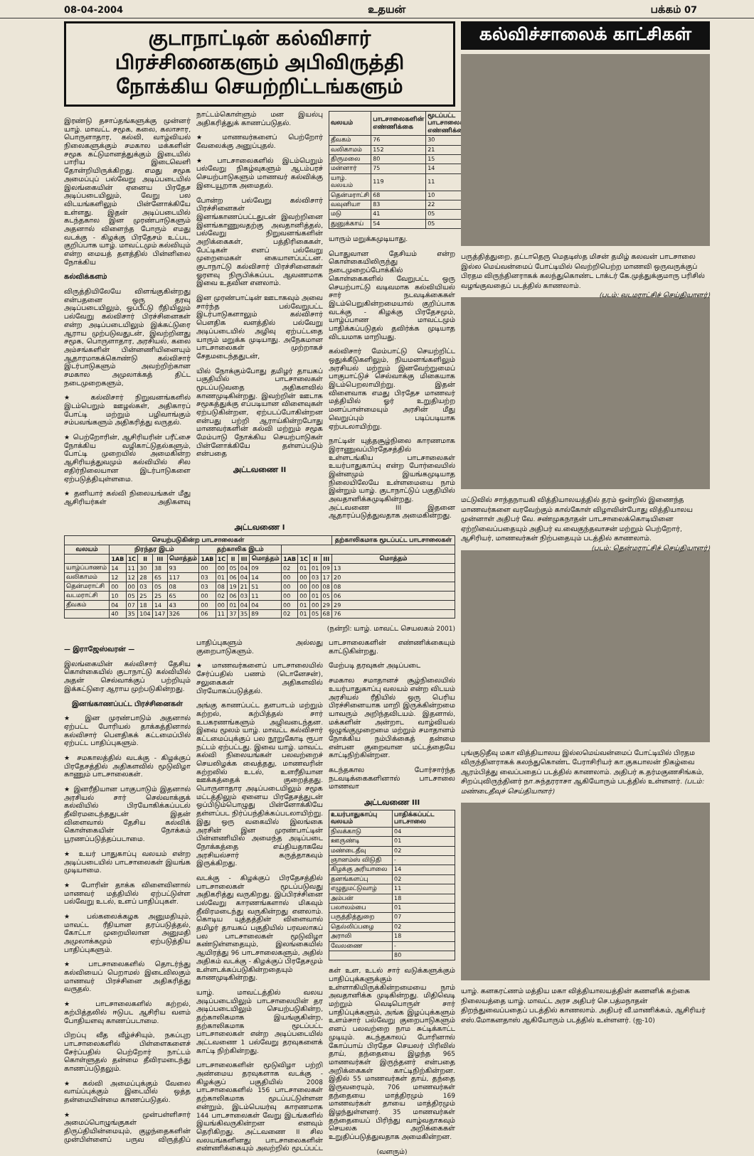08-04-2004 உதயன் பக்கம் 07
குடாநாட்டின் கல்விசார் பிரச்சினைகளும் அபிவிருத்தி நோக்கிய செயற்றிட்டங்களும்
இரண்டு தசாப்தங்களுக்கு முன்னர் யாழ். மாவட்ட சமூக, கலை, கலாசார, பொருளாதார, கல்வி, வாழ்வியல் நிலைகளுக்கும் சமகால மக்களின் சமூக கட்டுமானத்துக்கும் இடையில் பாரிய இடைவெளி தோன்றியிருக்கிறது. எமது சமூக அமைப்புப் பல்வேறு அடிப்படையில் இலங்கையின் ஏனைய பிரதேச அடிப்படையிலும், வேறு பல விடயங்களிலும் பின்னோக்கியே உள்ளது. இதன் அடிப்படையில் கடந்தகால இன முரண்பாடுகளும் அதனால் விளைந்த போரும் எமது வடக்கு - கிழக்கு பிரதேசம் உட்பட, குறிப்பாக யாழ். மாவட்டமும் கல்வியும் என்ற மையத் தளத்தில் பின்னிலை நோக்கிய
கல்விக்களம்
விருத்தியிலேயே விளங்குகின்றது என்பதனை ஒரு தரவு அடிப்படையிலும், ஒப்பீட்டு ரீதியிலும் பல்வேறு கல்விசார் பிரச்சினைகள் என்ற அடிப்படையிலும் இக்கட்டுரை ஆராய முற்படுவதுடன், இவற்றினது சமூக, பொருளாதார, அரசியல், கலை அம்சங்களின் பின்னணியினையும் ஆதாரமாகக்கொண்டு கல்விசார் இடர்பாடுகளும் அவற்றிற்கான சமகால அமுலாக்கத் திட்ட நடைமுறைகளும்,
★ கல்விசார் நிறுவனங்களில் இடம்பெறும் ஊழல்கள், அதிகாரப் போட்டி மற்றும் பழிவாங்கும் சம்பவங்களும் அதிகரித்து வருதல்.
★ பெற்றோரின், ஆசிரியரின் பரீட்சை நோக்கிய வழிகாட்டுதல்களும், போட்டி முறையில் அமைகின்ற ஆசிரியத்துவமும் கல்வியில் சில எதிர்நிலையான இடர்பாடுகளை ஏற்படுத்தியுள்ளமை.
★ தனியார் கல்வி நிலையங்கள் மீது ஆசிரியர்கள் அதிகளவு நாட்டம்கொள்ளும் மன இயல்பு அதிகரித்துக் காணப்படுதல்.
★ மாணவர்களைப் பெற்றோர் வேலைக்கு அனுப்புதல்.
★ பாடசாலைகளில் இடம்பெறும் பல்வேறு நிகழ்வுகளும் ஆடம்பரச் செயற்பாடுகளும் மாணவர் கல்விக்கு இடையூறாக அமைதல்.
போன்ற பல்வேறு கல்விசார் பிரச்சினைகள் இனங்காணப்பட்டதுடன் இவற்றினை இனங்காணுவதற்கு அவதானித்தல், பல்வேறு நிறுவனங்களின் அறிக்கைகள், பத்திரிகைகள், பேட்டிகள் எனப் பல்வேறு முறைமைகள் கையாளப்பட்டன. குடாநாட்டு கல்விசார் பிரச்சினைகள் ஓரளவு நிருபிக்கப்பட ஆவணமாக இவை உதவின எனலாம்.
இன முரண்பாட்டின் ஊடாகவும் அவை சார்ந்த பல்வேறுபட்ட இடர்பாடுகளாலும் கல்விசார் பௌதிக வளத்தில் பல்வேறு அடிப்படையில் அழிவு ஏற்பட்டதை யாரும் மறுக்க முடியாது. அநேகமான பாடசாலைகள் முற்றாகச் சேதமடைந்ததுடன்,
யில் நோக்கும்போது தமிழர் தாயகப் பகுதியில் பாடசாலைகள் மூடப்படுவதை அதிகளவில் காணமுடிகின்றது. இவற்றின் ஊடாக சமூகத்துக்கு எப்படியான விளைவுகள் ஏற்படுகின்றன, ஏற்படப்போகின்றன என்பது பற்றி ஆராய்கின்றபோது மாணவர்களின் கல்வி மற்றும் சமூக மேம்பாடு நோக்கிய செயற்பாடுகள் பின்னோக்கியே தள்ளப்படும் என்பதை
அட்டவணை II
| வலயம் | பாடசாலைகளின் எண்ணிக்கை | மூடப்பட்ட பாடசாலைகளின் எண்ணிக்கை |
| --- | --- | --- |
| தீவகம் | 76 | 30 |
| வலிகாமம் | 152 | 21 |
| திருமலை | 80 | 15 |
| மன்னார் | 75 | 14 |
| யாழ். வலயம் | 119 | 11 |
| தென்மராட்சி | 68 | 10 |
| வவுனியா | 83 | 22 |
| மடு | 41 | 05 |
| துனுக்காய் | 54 | 05 |
யாரும் மறுக்கமுடியாது.
பொதுவான தேசியம் என்ற கொள்கையிலிருந்து நடைமுறைப்போக்கில் கொள்கைகளில் வேறுபட்ட ஒரு செயற்பாட்டு வடிவமாக கல்வியியல் சார் நடவடிக்கைகள் இடம்பெறுகின்றமையால் குறிப்பாக வடக்கு - கிழக்கு பிரதேசமும், யாழ்ப்பாண மாவட்டமும் பாதிக்கப்படுதல் தவிர்க்க முடியாத விடயமாக மாறியது.
கல்விசார் மேம்பாட்டு செயற்றிட்ட ஒதுக்கீடுகளிலும், நியமனங்களிலும் அரசியல் மற்றும் இனவேற்றுமைப் பாகுபாட்டுச் செல்வாக்கு மிகையாக இடம்பெறலாயிற்று. இதன் விளைவாக எமது பிரதேச மாணவர் மத்தியில் ஓர் உறுதியற்ற மனப்பான்மையும் அரசின் மீது வெறுப்பும் படிப்படியாக ஏற்படலாயிற்று.
நாட்டின் யுத்தசூழ்நிலை காரணமாக இராணுவப்பிரதேசத்தில் உள்ளடங்கிய பாடசாலைகள் உயர்பாதுகாப்பு என்ற போர்வையில் இன்னமும் இயங்கமுடியாத நிலையிலேயே உள்ளமையை நாம் இன்றும் யாழ். குடாநாட்டுப் பகுதியில் அவதானிக்கமுடிகின்றது. அட்டவணை III இதனை ஆதாரப்படுத்துவதாக அமைகின்றது.
அட்டவணை I
| செயற்படுகின்ற பாடசாலைகள் | | | | | | | | | | | | | | | தற்காலிகமாக மூடப்பட்ட பாடசாலைகள் |
| --- | --- | --- | --- | --- | --- | --- | --- | --- | --- | --- | --- | --- | --- | --- | --- |
| வலயம் | நிரந்தர இடம் | | | | | தற்காலிக இடம் | | | | | | | | | |
| | 1AB | 1C | II | III | மொத்தம் | 1AB | 1C | II | III | மொத்தம் | 1AB | 1C | II | III | மொத்தம் |
| யாழ்ப்பாணம் | 14 | 11 | 30 | 38 | 93 | 00 | 00 | 05 | 04 | 09 | 02 | 01 | 01 | 09 | 13 |
| வலிகாமம் | 12 | 12 | 28 | 65 | 117 | 03 | 01 | 06 | 04 | 14 | 00 | 00 | 03 | 17 | 20 |
| தென்மராட்சி | 00 | 00 | 03 | 05 | 08 | 03 | 08 | 19 | 21 | 51 | 00 | 00 | 00 | 08 | 08 |
| வடமராட்சி | 10 | 05 | 25 | 25 | 65 | 00 | 02 | 06 | 03 | 11 | 00 | 00 | 01 | 05 | 06 |
| தீவகம் | 04 | 07 | 18 | 14 | 43 | 00 | 00 | 01 | 04 | 04 | 00 | 01 | 00 | 29 | 29 |
| | 40 | 35 | 104 | 147 | 326 | 06 | 11 | 37 | 35 | 89 | 02 | 01 | 05 | 68 | 76 |
(நன்றி: யாழ். மாவட்ட செயலகம் 2001)
— இராஜேஸ்வரன் —
இலங்கையின் கல்விசார் தேசிய கொள்கையில் குடாநாட்டு கல்வியில் அதன் செல்வாக்குப் பற்றியும் இக்கட்டுரை ஆராய முற்படுகின்றது.
இனங்காணப்பட்ட பிரச்சினைகள்
★ இன முரண்பாடும் அதனால் ஏற்பட்ட போரியல் தாக்கத்தினால் கல்விசார் பௌதிகக் கட்டமைப்பில் ஏற்பட்ட பாதிப்புகளும்.
★ சமகாலத்தில் வடக்கு - கிழக்குப் பிரதேசத்தில் அதிகளவில் மூடுவிழா காணும் பாடசாலைகள்.
★ இனரீதியான பாகுபாடும் இதனால் அரசியல் சார் செல்வாக்குக் கல்வியில் பிரயோகிக்கப்படல் தீவிரமடைந்ததுடன் இதன் விளைவால் தேசிய கல்விக் கொள்கையின் நோக்கம் பூரணப்படுத்தப்படாமை.
★ உயர் பாதுகாப்பு வலயம் என்ற அடிப்படையில் பாடசாலைகள் இயங்க முடியாமை.
★ போரின் தாக்க விளைவினால் மாணவர் மத்தியில் ஏற்பட்டுள்ள பல்வேறு உடல், உளப் பாதிப்புகள்.
★ பல்கலைக்கழக அனுமதியும், மாவட்ட ரீதியான தரப்படுத்தல், கோட்டா முறையிலான அனுமதி அமுலாக்கமும் ஏற்படுத்திய பாதிப்புகளும்.
★ பாடசாலைகளில் தொடர்ந்து கல்வியைப் பெறாமல் இடைவிலகும் மாணவர் பிரச்சினை அதிகரித்து வருதல்.
★ பாடசாலைகளில் கற்றல், கற்பித்தலில் ஈடுபட ஆசிரிய வளம் போதியளவு காணப்படாமை.
பிறப்பு வீத வீழ்ச்சியும், நகப்புற பாடசாலைகளில் பிள்ளைகளைச் சேர்ப்பதில் பெற்றோர் நாட்டம் கொள்ளுதல் தன்மை தீவிரமடைந்து காணப்படுதலும்.
★ கல்வி அமைப்புக்கும் வேலை வாய்ப்புக்கும் இடையில் ஒத்த தன்மையின்மை காணப்படுதல்.
★ முன்பள்ளிசார் அமைப்பொழுங்குகள் திருப்தியின்மையும், குழந்தைகளின் முன்பிள்ளைப் பருவ விருத்திப் பாதிப்புகளும் அல்லது குறைபாடுகளும்.
★ மாணவர்களைப் பாடசாலையில் சேர்ப்பதில் பணம் (டொனேசன்), சலுகைகள் அதிகளவில் பிரயோகப்படுத்தல்.
அங்கு காணப்பட்ட தளபாடம் மற்றும் கற்றல், கற்பித்தல் சார் உபகரணங்களும் அழிவடைந்தன. இவை மூலம் யாழ். மாவட்ட கல்விசார் கட்டமைப்புக்குப் பல நூறுகோடி ரூபா நட்டம் ஏற்பட்டது. இவை யாழ். மாவட்ட கல்வி நிலையங்கள் பலவற்றைச் செயலிழக்க வைத்தது, மாணவரின் கற்றலில் உடல், உளரீதியான ஊக்கத்தைக் குறைத்தது. பொருளாதார அடிப்படையிலும் சமூக மட்டத்திலும் ஏனைய பிரதேசத்துடன் ஒப்பிடும்பொழுது பின்னோக்கியே தள்ளப்பட நிர்ப்பந்திக்கப்படலாயிற்று. இது ஒரு வகையில் இலங்கை அரசின் இன முரண்பாட்டின் பின்னணியில் அமைந்த அடிப்படை நோக்கத்தை எய்தியதாகவே அரசியல்சார் கருத்தாகவும் இருக்கிறது.
வடக்கு - கிழக்குப் பிரதேசத்தில் பாடசாலைகள் மூடப்படுவது அதிகரித்து வருகிறது. இப்பிரச்சினை பல்வேறு காரணங்களால் மிகவும் தீவிரமடைந்து வருகின்றது எனலாம். கொடிய யுத்தத்தின் விளைவால் தமிழர் தாயகப் பகுதியில் பரவலாகப் பல பாடசாலைகள் மூடுவிழா கண்டுள்ளதையும், இலங்கையில் ஆயிரத்து 96 பாடசாலைகளும், அதில் அதிகம் வடக்கு - கிழக்குப் பிரதேசமும் உள்ளடக்கப்படுகின்றதையும் காணமுடிகின்றது.
யாழ். மாவட்டத்தில் வலய அடிப்படையிலும் பாடசாலையின் தர அடிப்படையிலும் செயற்படுகின்ற, தற்காலிகமாக இயங்குகின்ற, தற்காலிகமாக மூடப்பட்ட பாடசாலைகள் என்ற அடிப்படையில் அட்டவணை 1 பல்வேறு தரவுகளைக் காட்டி நிற்கின்றது.
பாடசாலைகளின் மூடுவிழா பற்றி அண்மைய தரவுகளாக வடக்கு - கிழக்குப் பகுதியில் 2008 பாடசாலைகளில் 156 பாடசாலைகள் தற்காலிகமாக மூடப்பட்டுள்ளன என்றும், இடம்பெயர்வு காரணமாக 144 பாடசாலைகள் வேறு இடங்களில் இயங்கிவருகின்றன எனவும் தெரிகிறது. அட்டவணை II சில வலயங்களினது பாடசாலைகளின் எண்ணிக்கையும் அவற்றில் மூடப்பட்ட பாடசாலைகளின் எண்ணிக்கையும் காட்டுகின்றது.
மேற்படி தரவுகள் அடிப்படை
சமகால சமாதானச் சூழ்நிலையில் உயர்பாதுகாப்பு வலயம் என்ற விடயம் அரசியல் ரீதியில் ஒரு பெரிய பிரச்சினையாக மாறி இருக்கின்றமை யாவரும் அறிந்தவிடயம். இதனால், மக்களின் அன்றாட வாழ்வியல் ஒழுங்குமுறைமை மற்றும் சமாதானம் நோக்கிய நம்பிக்கைத் தன்மை என்பன குறைவான மட்டத்தையே காட்டிநிற்கின்றன.
கடந்தகால போர்சார்ந்த நடவடிக்கைகளினால் பாடசாலை மாணவா
அட்டவணை III
| உயர்பாதுகாப்பு வலயம் | பாதிக்கப்பட்ட பாடசாலை |
| --- | --- |
| நிலக்காடு | 04 |
| ஊருண்டி | 01 |
| மண்டைதீவு | 02 |
| ஞானம்ஸ் விடுதி | - |
| கிழக்கு அரியாலை | 14 |
| தனங்களப்பு | 02 |
| எழுதுமட்டுவாழ் | 11 |
| அம்பன் | 18 |
| பலாலம்பை | 01 |
| பருத்தித்துறை | 07 |
| தெல்லிப்பழை | 02 |
| அராலி | 18 |
| வேலணை | - |
| | 80 |
கள் உள, உடல் சார் வடுக்களுக்கும் பாதிப்புக்களுக்கும் உள்ளாகியிருக்கின்றமையை நாம் அவதானிக்க முடிகின்றது. மிதிவெடி மற்றும் வெடிபொருள் சார் பாதிப்புக்களும், அங்க இழப்புக்களும் உளம்சார் பல்வேறு குறைபாடுகளும் எனப் பலவற்றை நாம சுட்டிக்காட்ட முடியும். கடந்தகாலப் போரினால் கோப்பாய் பிரதேச செயலர் பிரிவில் தாய், தந்தையை இழந்த 965 மாணவர்கள் இருந்தனர் என்பதை அறிக்கைகள் காட்டிநிற்கின்றன. இதில் 55 மாணவர்கள் தாய், தந்தை இருவரையும், 706 மாணவர்கள் தந்தையை மாத்திரமும் 169 மாணவர்கள் தாயை மாத்திரமும் இழந்துள்ளனர். 35 மாணவர்கள் தந்தையைப் பிரிந்து வாழ்வதாகவும் செயலக அறிக்கைகள் உறுதிப்படுத்துவதாக அமைகின்றன.
(வளரும்)
கல்விச்சாலைக் காட்சிகள்
பருத்தித்துறை, தட்டாதெரு மெதடிஸ்த மிசன் தமிழ் கலவன் பாடசாலை இல்ல மெய்வன்மைப் போட்டியில் வெற்றிபெற்ற மாணவி ஒருவருக்குப் பிரதம விருந்தினராகக் கலந்துகொண்ட டாக்டர் கே.முத்துக்குமாரு பரிசில் வழங்குவதைப் படத்தில் காணலாம்.
(படம்: வடமராட்சிச் செய்தியாளர்)
மட்டுவில் சாந்தநாயகி வித்தியாலயத்தில் தரம் ஒன்றில் இணைந்த மாணவர்களை வரவேற்கும் கால்கோள் விழாவின்போது வித்தியாலய முன்னாள் அதிபர் வே. சண்முகநாதன் பாடசாலைக்கொடியினை ஏற்றிவைப்பதையும் அதிபர் வ.வைகுந்தவாசன் மற்றும் பெற்றோர், ஆசிரியர், மாணவர்கள் நிற்பதையும் படத்தில் காணலாம்.
(படம்: தென்மராட்சிச் செய்தியாளர்)
புங்குடுதீவு மகா வித்தியாலய இல்லமெய்வன்மைப் போட்டியில் பிரதம விருந்தினராகக் கலந்துகொண்ட பேராசிரியர் கா.குகபாலன் நிகழ்வை ஆரம்பித்து வைப்பதைப் படத்தில் காணலாம். அதிபர் க.தர்மகுணசிங்கம், சிறப்புவிருந்தினர் நா.சுந்தரராசா ஆகியோரும் படத்தில் உள்ளனர். (படம்: மண்டைதீவுச் செய்தியாளர்)
யாழ். கனகரட்ணம் மத்திய மகா வித்தியாலயத்தின் கணனிக் கற்கை நிலையத்தை யாழ். மாவட்ட அரச அதிபர் செ.பத்மநாதன் திறந்துவைப்பதைப் படத்தில் காணலாம். அதிபர் வீ.மாணிக்கம், ஆசிரியர் எஸ்.மோகனதாஸ் ஆகியோரும் படத்தில் உள்ளனர். (ஐ-10)